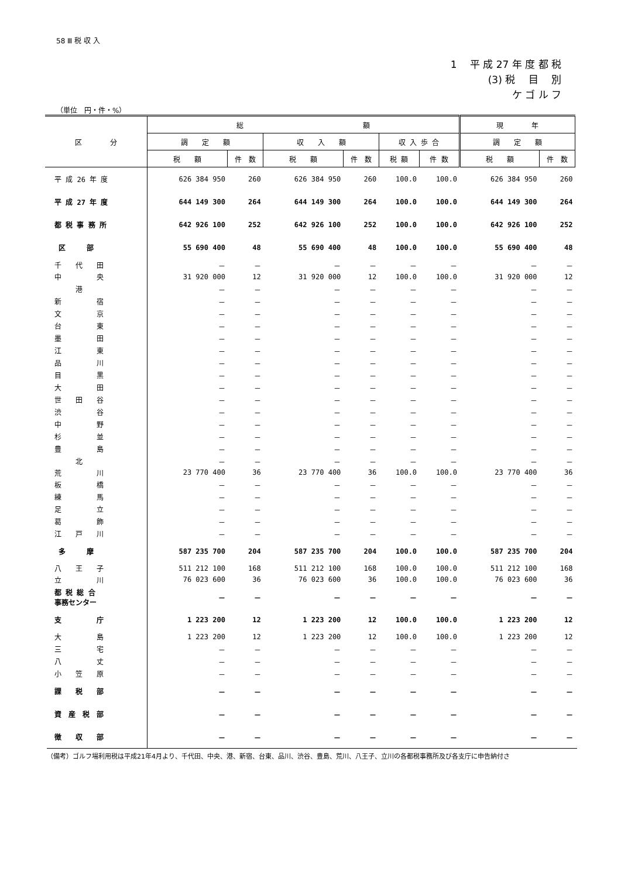58 Ⅲ 税 収 入
1　 平 成 27 年 度 都 税
(3) 税　 目　 別
ケ ゴ ル フ
（単位　円・件・%）
| 区 分 | 総 額 | | | | | | 現 年 | |
| --- | --- | --- | --- | --- | --- | --- | --- | --- |
| | 調 定 額 | | 収 入 額 | | 収 入 歩 合 | | 調 定 額 | |
| | 税 額 | 件 数 | 税 額 | 件 数 | 税 額 | 件 数 | 税 額 | 件 数 |
| 平 成 26 年 度 | 626 384 950 | 260 | 626 384 950 | 260 | 100.0 | 100.0 | 626 384 950 | 260 |
| 平 成 27 年 度 | 644 149 300 | 264 | 644 149 300 | 264 | 100.0 | 100.0 | 644 149 300 | 264 |
| 都 税 事 務 所 | 642 926 100 | 252 | 642 926 100 | 252 | 100.0 | 100.0 | 642 926 100 | 252 |
| 区 部 | 55 690 400 | 48 | 55 690 400 | 48 | 100.0 | 100.0 | 55 690 400 | 48 |
| 千 代 田 | － | － | － | － | － | － | － | － |
| 中 央 | 31 920 000 | 12 | 31 920 000 | 12 | 100.0 | 100.0 | 31 920 000 | 12 |
| 港 | － | － | － | － | － | － | － | － |
| 新 宿 | － | － | － | － | － | － | － | － |
| 文 京 | － | － | － | － | － | － | － | － |
| 台 東 | － | － | － | － | － | － | － | － |
| 墨 田 | － | － | － | － | － | － | － | － |
| 江 東 | － | － | － | － | － | － | － | － |
| 品 川 | － | － | － | － | － | － | － | － |
| 目 黒 | － | － | － | － | － | － | － | － |
| 大 田 | － | － | － | － | － | － | － | － |
| 世 田 谷 | － | － | － | － | － | － | － | － |
| 渋 谷 | － | － | － | － | － | － | － | － |
| 中 野 | － | － | － | － | － | － | － | － |
| 杉 並 | － | － | － | － | － | － | － | － |
| 豊 島 | － | － | － | － | － | － | － | － |
| 北 | － | － | － | － | － | － | － | － |
| 荒 川 | 23 770 400 | 36 | 23 770 400 | 36 | 100.0 | 100.0 | 23 770 400 | 36 |
| 板 橋 | － | － | － | － | － | － | － | － |
| 練 馬 | － | － | － | － | － | － | － | － |
| 足 立 | － | － | － | － | － | － | － | － |
| 葛 飾 | － | － | － | － | － | － | － | － |
| 江 戸 川 | － | － | － | － | － | － | － | － |
| 多 摩 | 587 235 700 | 204 | 587 235 700 | 204 | 100.0 | 100.0 | 587 235 700 | 204 |
| 八 王 子 | 511 212 100 | 168 | 511 212 100 | 168 | 100.0 | 100.0 | 511 212 100 | 168 |
| 立 川 | 76 023 600 | 36 | 76 023 600 | 36 | 100.0 | 100.0 | 76 023 600 | 36 |
| 都 税 総 合 事務センター | － | － | － | － | － | － | － | － |
| 支 庁 | 1 223 200 | 12 | 1 223 200 | 12 | 100.0 | 100.0 | 1 223 200 | 12 |
| 大 島 | 1 223 200 | 12 | 1 223 200 | 12 | 100.0 | 100.0 | 1 223 200 | 12 |
| 三 宅 | － | － | － | － | － | － | － | － |
| 八 丈 | － | － | － | － | － | － | － | － |
| 小 笠 原 | － | － | － | － | － | － | － | － |
| 課 税 部 | － | － | － | － | － | － | － | － |
| 資 産 税 部 | － | － | － | － | － | － | － | － |
| 徴 収 部 | － | － | － | － | － | － | － | － |
（備考）ゴルフ場利用税は平成21年4月より、千代田、中央、港、新宿、台東、品川、渋谷、豊島、荒川、八王子、立川の各都税事務所及び各支庁に申告納付さ